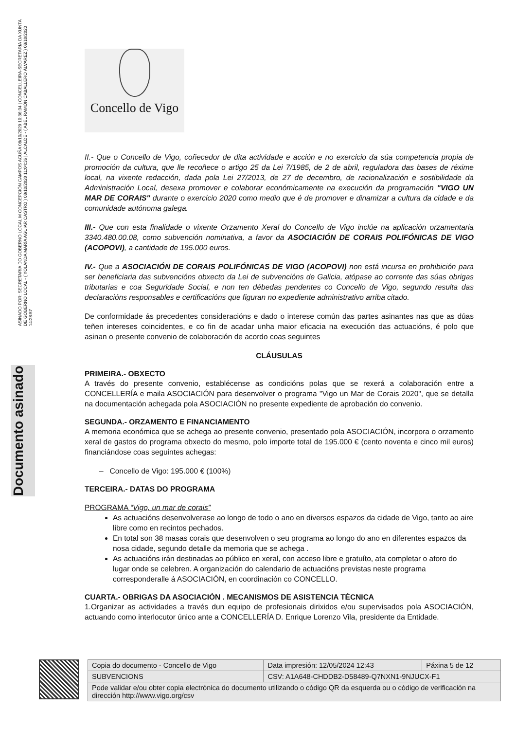ASINADO POR: SECRETARIA DO GOBERNO LOCAL M CONCEPCIÓN CAMPOS ACUÑA 08/10/2020 10:36:34 | CONCELLEIRA-SECRETARIA DA XUNTA DE GOBERNO LOCAL - ( YOLANDA MARÍA AGUIAR CASTRO ) 08/10/2020 11:04:36 | ALCALDE - ( ABEL RAMÓN CABALLERO ÁLVAREZ ) 08/10/2020 14:28:57
Documento asinado
Concello de Vigo
II.- Que o Concello de Vigo, coñecedor de dita actividade e acción e no exercicio da súa competencia propia de promoción da cultura, que lle recoñece o artigo 25 da Lei 7/1985, de 2 de abril, reguladora das bases de réxime local, na vixente redacción, dada pola Lei 27/2013, de 27 de decembro, de racionalización e sostibilidade da Administración Local, desexa promover e colaborar económicamente na execución da programación "VIGO UN MAR DE CORAIS" durante o exercicio 2020 como medio que é de promover e dinamizar a cultura da cidade e da comunidade autónoma galega.
III.- Que con esta finalidade o vixente Orzamento Xeral do Concello de Vigo inclúe na aplicación orzamentaria 3340.480.00.08, como subvención nominativa, a favor da ASOCIACIÓN DE CORAIS POLIFÓNICAS DE VIGO (ACOPOVI), a cantidade de 195.000 euros.
IV.- Que a ASOCIACIÓN DE CORAIS POLIFÓNICAS DE VIGO (ACOPOVI) non está incursa en prohibición para ser beneficiaria das subvencións obxecto da Lei de subvencións de Galicia, atópase ao corrente das súas obrigas tributarias e coa Seguridade Social, e non ten débedas pendentes co Concello de Vigo, segundo resulta das declaracións responsables e certificacións que figuran no expediente administrativo arriba citado.
De conformidade ás precedentes consideracións e dado o interese común das partes asinantes nas que as dúas teñen intereses coincidentes, e co fin de acadar unha maior eficacia na execución das actuacións, é polo que asinan o presente convenio de colaboración de acordo coas seguintes
CLÁUSULAS
PRIMEIRA.- OBXECTO
A través do presente convenio, establécense as condicións polas que se rexerá a colaboración entre a CONCELLERÍA e maila ASOCIACIÓN para desenvolver o programa "Vigo un Mar de Corais 2020", que se detalla na documentación achegada pola ASOCIACIÓN no presente expediente de aprobación do convenio.
SEGUNDA.- ORZAMENTO E FINANCIAMENTO
A memoria económica que se achega ao presente convenio, presentado pola ASOCIACIÓN, incorpora o orzamento xeral de gastos do programa obxecto do mesmo, polo importe total de 195.000 € (cento noventa e cinco mil euros) financiándose coas seguintes achegas:
– Concello de Vigo: 195.000 € (100%)
TERCEIRA.- DATAS DO PROGRAMA
PROGRAMA “Vigo, un mar de corais”
As actuacións desenvolverase ao longo de todo o ano en diversos espazos da cidade de Vigo, tanto ao aire libre como en recintos pechados.
En total son 38 masas corais que desenvolven o seu programa ao longo do ano en diferentes espazos da nosa cidade, segundo detalle da memoria que se achega .
As actuacións irán destinadas ao público en xeral, con acceso libre e gratuíto, ata completar o aforo do lugar onde se celebren. A organización do calendario de actuacións previstas neste programa corresponderalle á ASOCIACIÓN, en coordinación co CONCELLO.
CUARTA.- OBRIGAS DA ASOCIACIÓN . MECANISMOS DE ASISTENCIA TÉCNICA
1.Organizar as actividades a través dun equipo de profesionais dirixidos e/ou supervisados pola ASOCIACIÓN, actuando como interlocutor único ante a CONCELLERÍA D. Enrique Lorenzo Vila, presidente da Entidade.
| Copia do documento - Concello de Vigo | Data impresión: 12/05/2024 12:43 | Páxina 5 de 12 |
| SUBVENCIONS | CSV: A1A648-CHDDB2-D58489-Q7NXN1-9NJUCX-F1 | |
| Pode validar e/ou obter copia electrónica do documento utilizando o código QR da esquerda ou o código de verificación na dirección http://www.vigo.org/csv | | |